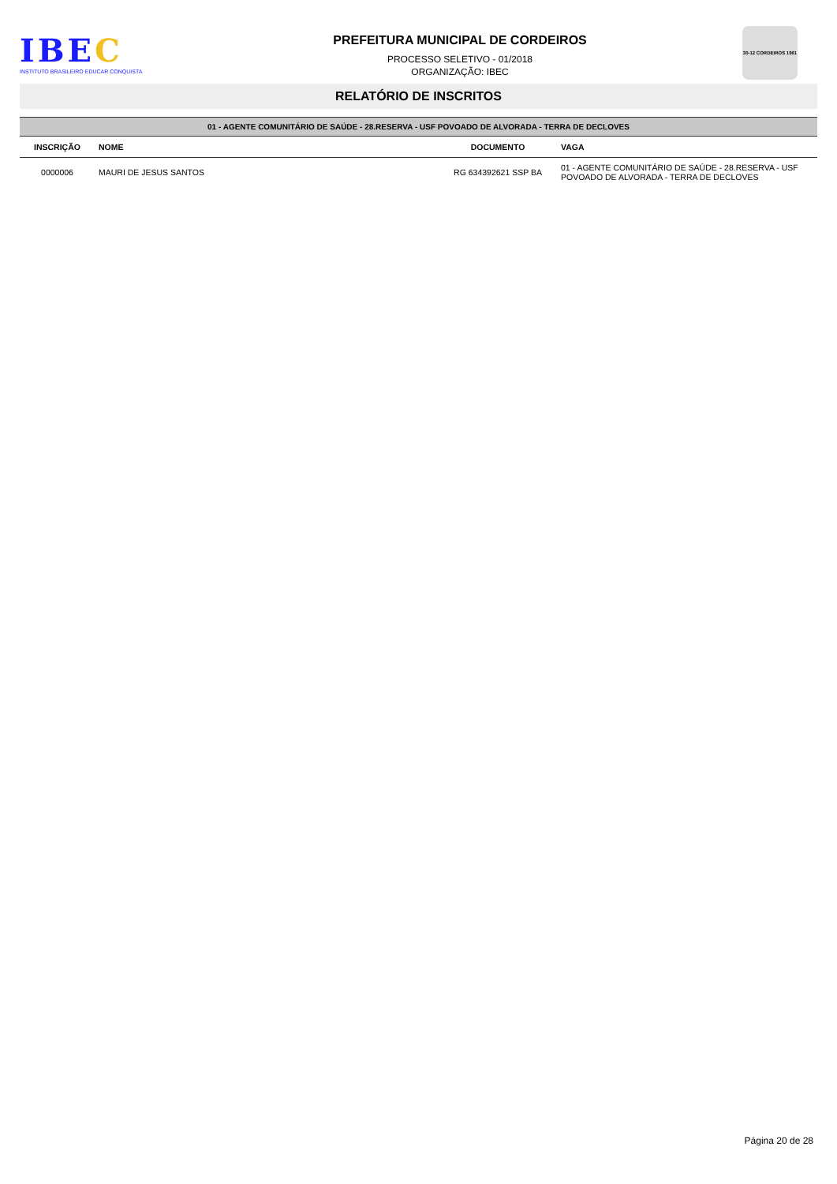IBEC
INSTITUTO BRASILEIRO EDUCAR CONQUISTA
PREFEITURA MUNICIPAL DE CORDEIROS
PROCESSO SELETIVO - 01/2018
ORGANIZAÇÃO: IBEC
30-12 CORDEIROS 1961
RELATÓRIO DE INSCRITOS
| 01 - AGENTE COMUNITÁRIO DE SAÚDE - 28.RESERVA - USF POVOADO DE ALVORADA - TERRA DE DECLOVES | | | |
| --- | --- | --- | --- |
| INSCRIÇÃO | NOME | DOCUMENTO | VAGA |
| 0000006 | MAURI DE JESUS SANTOS | RG 634392621 SSP BA | 01 - AGENTE COMUNITÁRIO DE SAÚDE - 28.RESERVA - USF POVOADO DE ALVORADA - TERRA DE DECLOVES |
Página 20 de 28